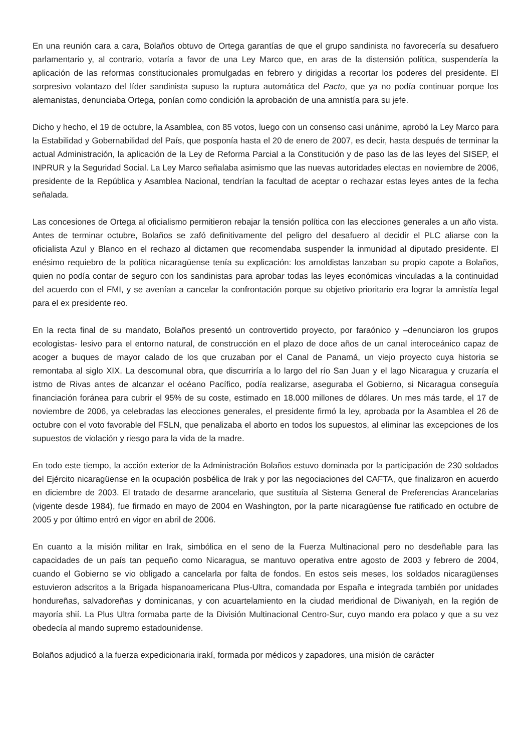En una reunión cara a cara, Bolaños obtuvo de Ortega garantías de que el grupo sandinista no favorecería su desafuero parlamentario y, al contrario, votaría a favor de una Ley Marco que, en aras de la distensión política, suspendería la aplicación de las reformas constitucionales promulgadas en febrero y dirigidas a recortar los poderes del presidente. El sorpresivo volantazo del líder sandinista supuso la ruptura automática del Pacto, que ya no podía continuar porque los alemanistas, denunciaba Ortega, ponían como condición la aprobación de una amnistía para su jefe.
Dicho y hecho, el 19 de octubre, la Asamblea, con 85 votos, luego con un consenso casi unánime, aprobó la Ley Marco para la Estabilidad y Gobernabilidad del País, que posponía hasta el 20 de enero de 2007, es decir, hasta después de terminar la actual Administración, la aplicación de la Ley de Reforma Parcial a la Constitución y de paso las de las leyes del SISEP, el INPRUR y la Seguridad Social. La Ley Marco señalaba asimismo que las nuevas autoridades electas en noviembre de 2006, presidente de la República y Asamblea Nacional, tendrían la facultad de aceptar o rechazar estas leyes antes de la fecha señalada.
Las concesiones de Ortega al oficialismo permitieron rebajar la tensión política con las elecciones generales a un año vista. Antes de terminar octubre, Bolaños se zafó definitivamente del peligro del desafuero al decidir el PLC aliarse con la oficialista Azul y Blanco en el rechazo al dictamen que recomendaba suspender la inmunidad al diputado presidente. El enésimo requiebro de la política nicaragüense tenía su explicación: los arnoldistas lanzaban su propio capote a Bolaños, quien no podía contar de seguro con los sandinistas para aprobar todas las leyes económicas vinculadas a la continuidad del acuerdo con el FMI, y se avenían a cancelar la confrontación porque su objetivo prioritario era lograr la amnistía legal para el ex presidente reo.
En la recta final de su mandato, Bolaños presentó un controvertido proyecto, por faraónico y –denunciaron los grupos ecologistas- lesivo para el entorno natural, de construcción en el plazo de doce años de un canal interoceánico capaz de acoger a buques de mayor calado de los que cruzaban por el Canal de Panamá, un viejo proyecto cuya historia se remontaba al siglo XIX. La descomunal obra, que discurriría a lo largo del río San Juan y el lago Nicaragua y cruzaría el istmo de Rivas antes de alcanzar el océano Pacífico, podía realizarse, aseguraba el Gobierno, si Nicaragua conseguía financiación foránea para cubrir el 95% de su coste, estimado en 18.000 millones de dólares. Un mes más tarde, el 17 de noviembre de 2006, ya celebradas las elecciones generales, el presidente firmó la ley, aprobada por la Asamblea el 26 de octubre con el voto favorable del FSLN, que penalizaba el aborto en todos los supuestos, al eliminar las excepciones de los supuestos de violación y riesgo para la vida de la madre.
En todo este tiempo, la acción exterior de la Administración Bolaños estuvo dominada por la participación de 230 soldados del Ejército nicaragüense en la ocupación posbélica de Irak y por las negociaciones del CAFTA, que finalizaron en acuerdo en diciembre de 2003. El tratado de desarme arancelario, que sustituía al Sistema General de Preferencias Arancelarias (vigente desde 1984), fue firmado en mayo de 2004 en Washington, por la parte nicaragüense fue ratificado en octubre de 2005 y por último entró en vigor en abril de 2006.
En cuanto a la misión militar en Irak, simbólica en el seno de la Fuerza Multinacional pero no desdeñable para las capacidades de un país tan pequeño como Nicaragua, se mantuvo operativa entre agosto de 2003 y febrero de 2004, cuando el Gobierno se vio obligado a cancelarla por falta de fondos. En estos seis meses, los soldados nicaragüenses estuvieron adscritos a la Brigada hispanoamericana Plus-Ultra, comandada por España e integrada también por unidades hondureñas, salvadoreñas y dominicanas, y con acuartelamiento en la ciudad meridional de Diwaniyah, en la región de mayoría shií. La Plus Ultra formaba parte de la División Multinacional Centro-Sur, cuyo mando era polaco y que a su vez obedecía al mando supremo estadounidense.
Bolaños adjudicó a la fuerza expedicionaria irakí, formada por médicos y zapadores, una misión de carácter